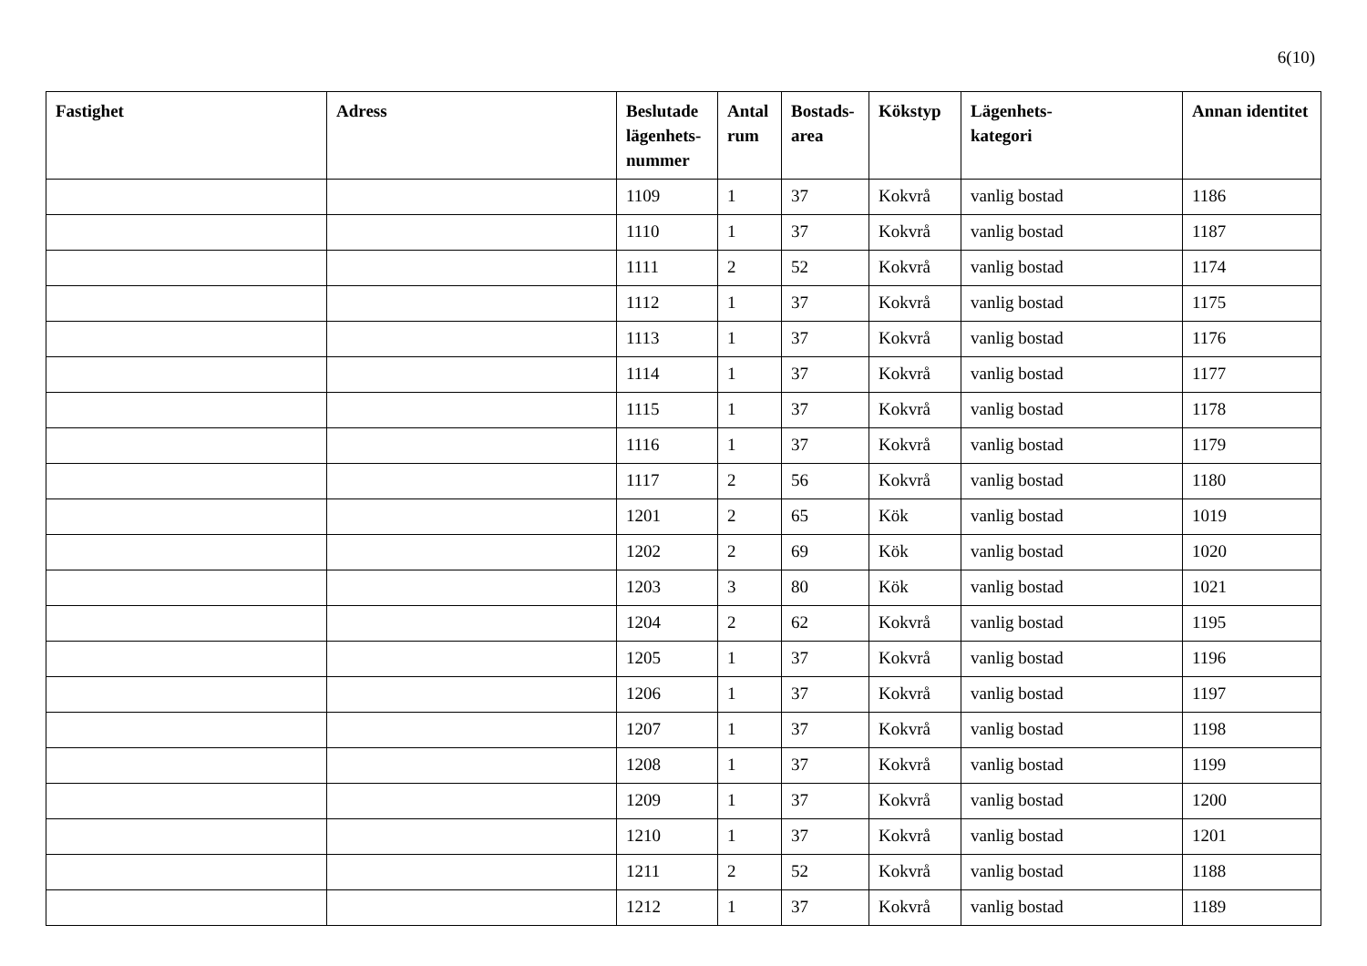6(10)
| Fastighet | Adress | Beslutade lägenhets-nummer | Antal rum | Bostads-area | Kökstyp | Lägenhets- kategori | Annan identitet |
| --- | --- | --- | --- | --- | --- | --- | --- |
| | | 1109 | 1 | 37 | Kokvrå | vanlig bostad | 1186 |
| | | 1110 | 1 | 37 | Kokvrå | vanlig bostad | 1187 |
| | | 1111 | 2 | 52 | Kokvrå | vanlig bostad | 1174 |
| | | 1112 | 1 | 37 | Kokvrå | vanlig bostad | 1175 |
| | | 1113 | 1 | 37 | Kokvrå | vanlig bostad | 1176 |
| | | 1114 | 1 | 37 | Kokvrå | vanlig bostad | 1177 |
| | | 1115 | 1 | 37 | Kokvrå | vanlig bostad | 1178 |
| | | 1116 | 1 | 37 | Kokvrå | vanlig bostad | 1179 |
| | | 1117 | 2 | 56 | Kokvrå | vanlig bostad | 1180 |
| | | 1201 | 2 | 65 | Kök | vanlig bostad | 1019 |
| | | 1202 | 2 | 69 | Kök | vanlig bostad | 1020 |
| | | 1203 | 3 | 80 | Kök | vanlig bostad | 1021 |
| | | 1204 | 2 | 62 | Kokvrå | vanlig bostad | 1195 |
| | | 1205 | 1 | 37 | Kokvrå | vanlig bostad | 1196 |
| | | 1206 | 1 | 37 | Kokvrå | vanlig bostad | 1197 |
| | | 1207 | 1 | 37 | Kokvrå | vanlig bostad | 1198 |
| | | 1208 | 1 | 37 | Kokvrå | vanlig bostad | 1199 |
| | | 1209 | 1 | 37 | Kokvrå | vanlig bostad | 1200 |
| | | 1210 | 1 | 37 | Kokvrå | vanlig bostad | 1201 |
| | | 1211 | 2 | 52 | Kokvrå | vanlig bostad | 1188 |
| | | 1212 | 1 | 37 | Kokvrå | vanlig bostad | 1189 |